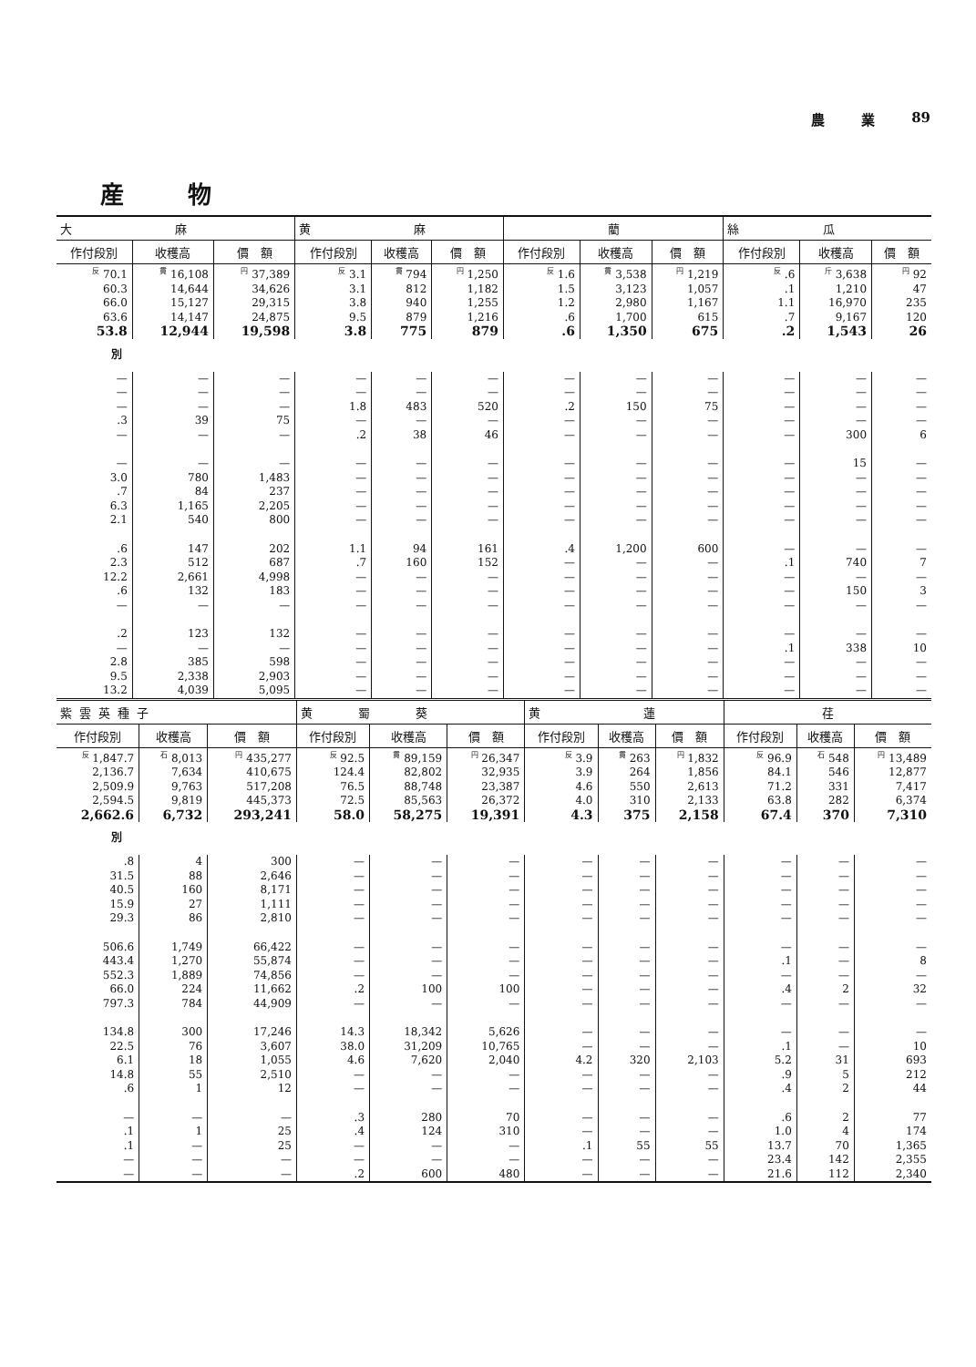農 業 89
産物
| 大 麻 | | | 黄 麻 | | | 藺 | | | 絲 瓜 | | |
| --- | --- | --- | --- | --- | --- | --- | --- | --- | --- | --- | --- |
| 作付段別 | 收穫高 | 價 額 | 作付段別 | 收穫高 | 價 額 | 作付段別 | 收穫高 | 價 額 | 作付段別 | 收穫高 | 價 額 |
| <sup>反</sup> 70.1 | <sup>貫</sup> 16,108 | <sup>円</sup> 37,389 | <sup>反</sup> 3.1 | <sup>貫</sup> 794 | <sup>円</sup> 1,250 | <sup>反</sup> 1.6 | <sup>貫</sup> 3,538 | <sup>円</sup> 1,219 | <sup>反</sup> .6 | <sup>斤</sup> 3,638 | <sup>円</sup> 92 |
| 60.3 | 14,644 | 34,626 | 3.1 | 812 | 1,182 | 1.5 | 3,123 | 1,057 | .1 | 1,210 | 47 |
| 66.0 | 15,127 | 29,315 | 3.8 | 940 | 1,255 | 1.2 | 2,980 | 1,167 | 1.1 | 16,970 | 235 |
| 63.6 | 14,147 | 24,875 | 9.5 | 879 | 1,216 | .6 | 1,700 | 615 | .7 | 9,167 | 120 |
| 53.8 | 12,944 | 19,598 | 3.8 | 775 | 879 | .6 | 1,350 | 675 | .2 | 1,543 | 26 |
| 別 | | | | | | | | | | | |
| — | — | — | — | — | — | — | — | — | — | — | — |
| — | — | — | — | — | — | — | — | — | — | — | — |
| — | — | — | 1.8 | 483 | 520 | .2 | 150 | 75 | — | — | — |
| .3 | 39 | 75 | — | — | — | — | — | — | — | — | — |
| — | — | — | .2 | 38 | 46 | — | — | — | — | 300 | 6 |
| — | — | — | — | — | — | — | — | — | — | 15 | — |
| 3.0 | 780 | 1,483 | — | — | — | — | — | — | — | — | — |
| .7 | 84 | 237 | — | — | — | — | — | — | — | — | — |
| 6.3 | 1,165 | 2,205 | — | — | — | — | — | — | — | — | — |
| 2.1 | 540 | 800 | — | — | — | — | — | — | — | — | — |
| .6 | 147 | 202 | 1.1 | 94 | 161 | .4 | 1,200 | 600 | — | — | — |
| 2.3 | 512 | 687 | .7 | 160 | 152 | — | — | — | .1 | 740 | 7 |
| 12.2 | 2,661 | 4,998 | — | — | — | — | — | — | — | — | — |
| .6 | 132 | 183 | — | — | — | — | — | — | — | 150 | 3 |
| — | — | — | — | — | — | — | — | — | — | — | — |
| .2 | 123 | 132 | — | — | — | — | — | — | — | — | — |
| — | — | — | — | — | — | — | — | — | .1 | 338 | 10 |
| 2.8 | 385 | 598 | — | — | — | — | — | — | — | — | — |
| 9.5 | 2,338 | 2,903 | — | — | — | — | — | — | — | — | — |
| 13.2 | 4,039 | 5,095 | — | — | — | — | — | — | — | — | — |
| 紫雲英種子 | | | 黄 蜀 葵 | | | 黄 蓮 | | | 荏 | | |
| --- | --- | --- | --- | --- | --- | --- | --- | --- | --- | --- | --- |
| 作付段別 | 收穫高 | 價 額 | 作付段別 | 收穫高 | 價 額 | 作付段別 | 收穫高 | 價 額 | 作付段別 | 收穫高 | 價 額 |
| <sup>反</sup> 1,847.7 | <sup>石</sup> 8,013 | <sup>円</sup> 435,277 | <sup>反</sup> 92.5 | <sup>貫</sup> 89,159 | <sup>円</sup> 26,347 | <sup>反</sup> 3.9 | <sup>貫</sup> 263 | <sup>円</sup> 1,832 | <sup>反</sup> 96.9 | <sup>石</sup> 548 | <sup>円</sup> 13,489 |
| 2,136.7 | 7,634 | 410,675 | 124.4 | 82,802 | 32,935 | 3.9 | 264 | 1,856 | 84.1 | 546 | 12,877 |
| 2,509.9 | 9,763 | 517,208 | 76.5 | 88,748 | 23,387 | 4.6 | 550 | 2,613 | 71.2 | 331 | 7,417 |
| 2,594.5 | 9,819 | 445,373 | 72.5 | 85,563 | 26,372 | 4.0 | 310 | 2,133 | 63.8 | 282 | 6,374 |
| 2,662.6 | 6,732 | 293,241 | 58.0 | 58,275 | 19,391 | 4.3 | 375 | 2,158 | 67.4 | 370 | 7,310 |
| 別 | | | | | | | | | | | |
| .8 | 4 | 300 | — | — | — | — | — | — | — | — | — |
| 31.5 | 88 | 2,646 | — | — | — | — | — | — | — | — | — |
| 40.5 | 160 | 8,171 | — | — | — | — | — | — | — | — | — |
| 15.9 | 27 | 1,111 | — | — | — | — | — | — | — | — | — |
| 29.3 | 86 | 2,810 | — | — | — | — | — | — | — | — | — |
| 506.6 | 1,749 | 66,422 | — | — | — | — | — | — | — | — | — |
| 443.4 | 1,270 | 55,874 | — | — | — | — | — | — | .1 | — | 8 |
| 552.3 | 1,889 | 74,856 | — | — | — | — | — | — | — | — | — |
| 66.0 | 224 | 11,662 | .2 | 100 | 100 | — | — | — | .4 | 2 | 32 |
| 797.3 | 784 | 44,909 | — | — | — | — | — | — | — | — | — |
| 134.8 | 300 | 17,246 | 14.3 | 18,342 | 5,626 | — | — | — | — | — | — |
| 22.5 | 76 | 3,607 | 38.0 | 31,209 | 10,765 | — | — | — | .1 | — | 10 |
| 6.1 | 18 | 1,055 | 4.6 | 7,620 | 2,040 | 4.2 | 320 | 2,103 | 5.2 | 31 | 693 |
| 14.8 | 55 | 2,510 | — | — | — | — | — | — | .9 | 5 | 212 |
| .6 | 1 | 12 | — | — | — | — | — | — | .4 | 2 | 44 |
| — | — | — | .3 | 280 | 70 | — | — | — | .6 | 2 | 77 |
| .1 | 1 | 25 | .4 | 124 | 310 | — | — | — | 1.0 | 4 | 174 |
| .1 | — | 25 | — | — | — | .1 | 55 | 55 | 13.7 | 70 | 1,365 |
| — | — | — | — | — | — | — | — | — | 23.4 | 142 | 2,355 |
| — | — | — | .2 | 600 | 480 | — | — | — | 21.6 | 112 | 2,340 |